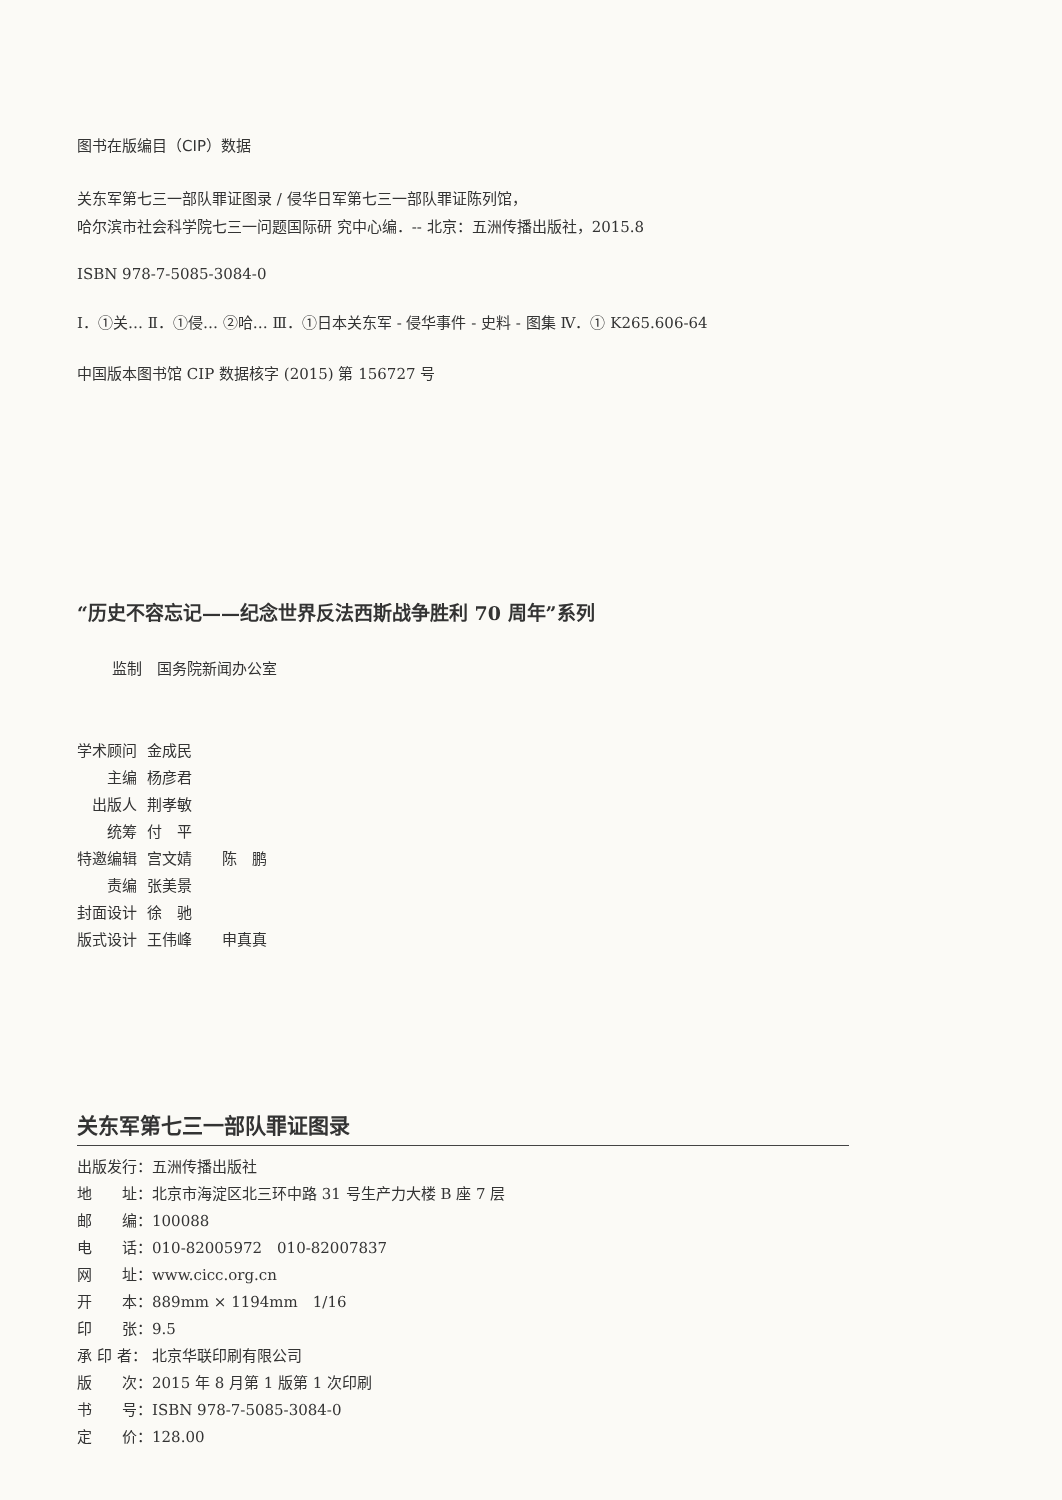图书在版编目（CIP）数据
关东军第七三一部队罪证图录 / 侵华日军第七三一部队罪证陈列馆，
哈尔滨市社会科学院七三一问题国际研 究中心编．-- 北京：五洲传播出版社，2015.8
ISBN 978-7-5085-3084-0
Ⅰ．①关… Ⅱ．①侵… ②哈… Ⅲ．①日本关东军 - 侵华事件 - 史料 - 图集 Ⅳ．① K265.606-64
中国版本图书馆 CIP 数据核字 (2015) 第 156727 号
“历史不容忘记——纪念世界反法西斯战争胜利 70 周年”系列
监制　国务院新闻办公室
| 学术顾问 | 金成民 |
| 主编 | 杨彦君 |
| 出版人 | 荆孝敏 |
| 统筹 | 付 平 |
| 特邀编辑 | 宫文婧 陈 鹏 |
| 责编 | 张美景 |
| 封面设计 | 徐 驰 |
| 版式设计 | 王伟峰 申真真 |
关东军第七三一部队罪证图录
| 出版发行： | 五洲传播出版社 |
| 地 址： | 北京市海淀区北三环中路 31 号生产力大楼 B 座 7 层 |
| 邮 编： | 100088 |
| 电 话： | 010-82005972 010-82007837 |
| 网 址： | www.cicc.org.cn |
| 开 本： | 889mm × 1194mm 1/16 |
| 印 张： | 9.5 |
| 承 印 者： | 北京华联印刷有限公司 |
| 版 次： | 2015 年 8 月第 1 版第 1 次印刷 |
| 书 号： | ISBN 978-7-5085-3084-0 |
| 定 价： | 128.00 |